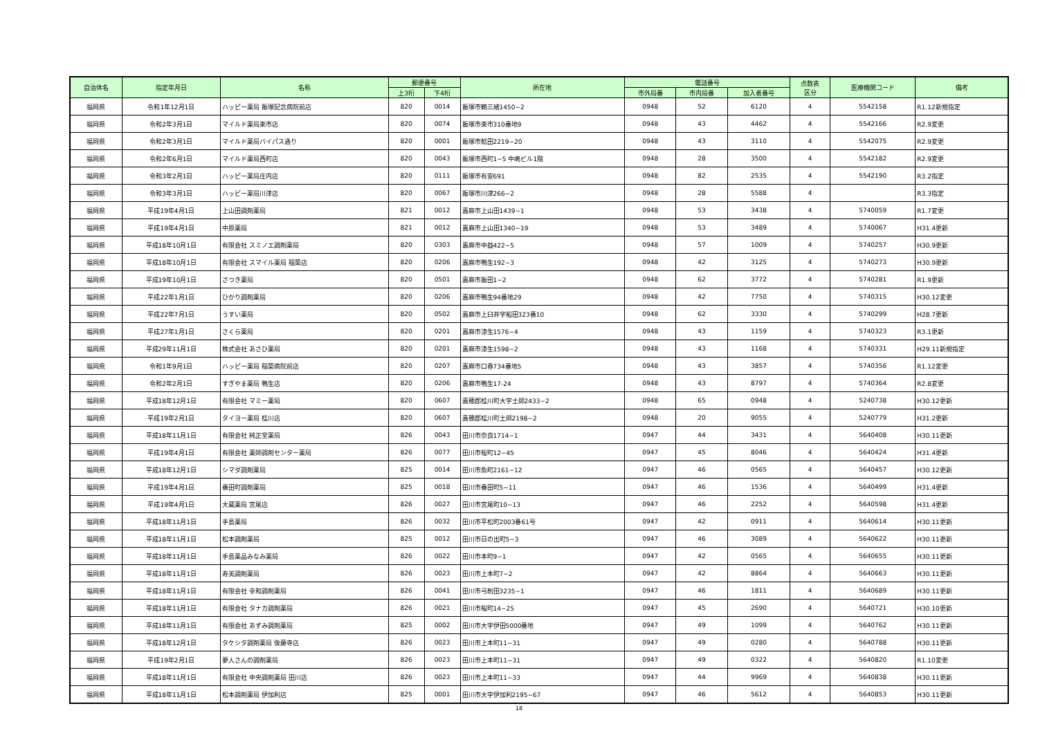| 自治体名 | 指定年月日 | 名称 | 郵便番号 | | 所在地 | 電話番号 | | | 点数表 区分 | 医療機関コード | 備考 |
| --- | --- | --- | --- | --- | --- | --- | --- | --- | --- | --- | --- |
| | | | 上3桁 | 下4桁 | | 市外局番 | 市内局番 | 加入者番号 | | | |
| 福岡県 | 令和1年12月1日 | ハッピー薬局 飯塚記念病院前店 | 820 | 0014 | 飯塚市鶴三緒1450−2 | 0948 | 52 | 6120 | 4 | 5542158 | R1.12新規指定 |
| 福岡県 | 令和2年3月1日 | マイルド薬局楽市店 | 820 | 0074 | 飯塚市楽市310番地9 | 0948 | 43 | 4462 | 4 | 5542166 | R2.9変更 |
| 福岡県 | 令和2年3月1日 | マイルド薬局バイパス通り | 820 | 0001 | 飯塚市鯰田2219−20 | 0948 | 43 | 3110 | 4 | 5542075 | R2.9変更 |
| 福岡県 | 令和2年6月1日 | マイルド薬局西町店 | 820 | 0043 | 飯塚市西町1−5 中嶋ビル1階 | 0948 | 28 | 3500 | 4 | 5542182 | R2.9変更 |
| 福岡県 | 令和3年2月1日 | ハッピー薬局庄内店 | 820 | 0111 | 飯塚市有安691 | 0948 | 82 | 2535 | 4 | 5542190 | R3.2指定 |
| 福岡県 | 令和3年3月1日 | ハッピー薬局川津店 | 820 | 0067 | 飯塚市川津266−2 | 0948 | 28 | 5588 | 4 | | R3.3指定 |
| 福岡県 | 平成19年4月1日 | 上山田調剤薬局 | 821 | 0012 | 嘉麻市上山田1439−1 | 0948 | 53 | 3438 | 4 | 5740059 | R1.7変更 |
| 福岡県 | 平成19年4月1日 | 中原薬局 | 821 | 0012 | 嘉麻市上山田1340−19 | 0948 | 53 | 3489 | 4 | 5740067 | H31.4更新 |
| 福岡県 | 平成18年10月1日 | 有限会社 スミノエ調剤薬局 | 820 | 0303 | 嘉麻市中益422−5 | 0948 | 57 | 1009 | 4 | 5740257 | H30.9更新 |
| 福岡県 | 平成18年10月1日 | 有限会社 スマイル薬局 稲築店 | 820 | 0206 | 嘉麻市鴨生192−3 | 0948 | 42 | 3125 | 4 | 5740273 | H30.9更新 |
| 福岡県 | 平成19年10月1日 | さつき薬局 | 820 | 0501 | 嘉麻市飯田1−2 | 0948 | 62 | 3772 | 4 | 5740281 | R1.9更新 |
| 福岡県 | 平成22年1月1日 | ひかり調剤薬局 | 820 | 0206 | 嘉麻市鴨生94番地29 | 0948 | 42 | 7750 | 4 | 5740315 | H30.12変更 |
| 福岡県 | 平成22年7月1日 | うすい薬局 | 820 | 0502 | 嘉麻市上臼井字船田323番10 | 0948 | 62 | 3330 | 4 | 5740299 | H28.7更新 |
| 福岡県 | 平成27年1月1日 | さくら薬局 | 820 | 0201 | 嘉麻市漆生1576−4 | 0948 | 43 | 1159 | 4 | 5740323 | R3.1更新 |
| 福岡県 | 平成29年11月1日 | 株式会社 あさひ薬局 | 820 | 0201 | 嘉麻市漆生1598−2 | 0948 | 43 | 1168 | 4 | 5740331 | H29.11新規指定 |
| 福岡県 | 令和1年9月1日 | ハッピー薬局 稲築病院前店 | 820 | 0207 | 嘉麻市口春734番地5 | 0948 | 43 | 3857 | 4 | 5740356 | R1.12変更 |
| 福岡県 | 令和2年2月1日 | すぎやま薬局 鴨生店 | 820 | 0206 | 嘉麻市鴨生17-24 | 0948 | 43 | 8797 | 4 | 5740364 | R2.8変更 |
| 福岡県 | 平成18年12月1日 | 有限会社 マミー薬局 | 820 | 0607 | 嘉穂郡桂川町大字土師2433−2 | 0948 | 65 | 0948 | 4 | 5240738 | H30.12更新 |
| 福岡県 | 平成19年2月1日 | タイヨー薬局 桂川店 | 820 | 0607 | 嘉穂郡桂川町土師2198−2 | 0948 | 20 | 9055 | 4 | 5240779 | H31.2更新 |
| 福岡県 | 平成18年11月1日 | 有限会社 純正堂薬局 | 826 | 0043 | 田川市奈良1714−1 | 0947 | 44 | 3431 | 4 | 5640408 | H30.11更新 |
| 福岡県 | 平成19年4月1日 | 有限会社 薬師調剤センター薬局 | 826 | 0077 | 田川市桜町12−45 | 0947 | 45 | 8046 | 4 | 5640424 | H31.4更新 |
| 福岡県 | 平成18年12月1日 | シマダ調剤薬局 | 825 | 0014 | 田川市魚町2161−12 | 0947 | 46 | 0565 | 4 | 5640457 | H30.12更新 |
| 福岡県 | 平成19年4月1日 | 番田町調剤薬局 | 825 | 0018 | 田川市番田町5−11 | 0947 | 46 | 1536 | 4 | 5640499 | H31.4更新 |
| 福岡県 | 平成19年4月1日 | 大蔵薬局 宮尾店 | 826 | 0027 | 田川市宮尾町10−13 | 0947 | 46 | 2252 | 4 | 5640598 | H31.4更新 |
| 福岡県 | 平成18年11月1日 | 手島薬局 | 826 | 0032 | 田川市平松町2003番61号 | 0947 | 42 | 0911 | 4 | 5640614 | H30.11更新 |
| 福岡県 | 平成18年11月1日 | 松本調剤薬局 | 825 | 0012 | 田川市日の出町5−3 | 0947 | 46 | 3089 | 4 | 5640622 | H30.11更新 |
| 福岡県 | 平成18年11月1日 | 手島薬品みなみ薬局 | 826 | 0022 | 田川市本町9−1 | 0947 | 42 | 0565 | 4 | 5640655 | H30.11更新 |
| 福岡県 | 平成18年11月1日 | 寿美調剤薬局 | 826 | 0023 | 田川市上本町7−2 | 0947 | 42 | 8864 | 4 | 5640663 | H30.11更新 |
| 福岡県 | 平成18年11月1日 | 有限会社 幸和調剤薬局 | 826 | 0041 | 田川市弓削田3235−1 | 0947 | 46 | 1811 | 4 | 5640689 | H30.11更新 |
| 福岡県 | 平成18年11月1日 | 有限会社 タナカ調剤薬局 | 826 | 0021 | 田川市桜町14−25 | 0947 | 45 | 2690 | 4 | 5640721 | H30.10更新 |
| 福岡県 | 平成18年11月1日 | 有限会社 あずみ調剤薬局 | 825 | 0002 | 田川市大字伊田5000番地 | 0947 | 49 | 1099 | 4 | 5640762 | H30.11更新 |
| 福岡県 | 平成18年12月1日 | タケシタ調剤薬局 後藤寺店 | 826 | 0023 | 田川市上本町11−31 | 0947 | 49 | 0280 | 4 | 5640788 | H30.11更新 |
| 福岡県 | 平成19年2月1日 | 夢人さんの調剤薬局 | 826 | 0023 | 田川市上本町11−31 | 0947 | 49 | 0322 | 4 | 5640820 | R1.10変更 |
| 福岡県 | 平成18年11月1日 | 有限会社 中央調剤薬局 田川店 | 826 | 0023 | 田川市上本町11−33 | 0947 | 44 | 9969 | 4 | 5640838 | H30.11更新 |
| 福岡県 | 平成18年11月1日 | 松本調剤薬局 伊加利店 | 825 | 0001 | 田川市大字伊加利2195−67 | 0947 | 46 | 5612 | 4 | 5640853 | H30.11更新 |
18